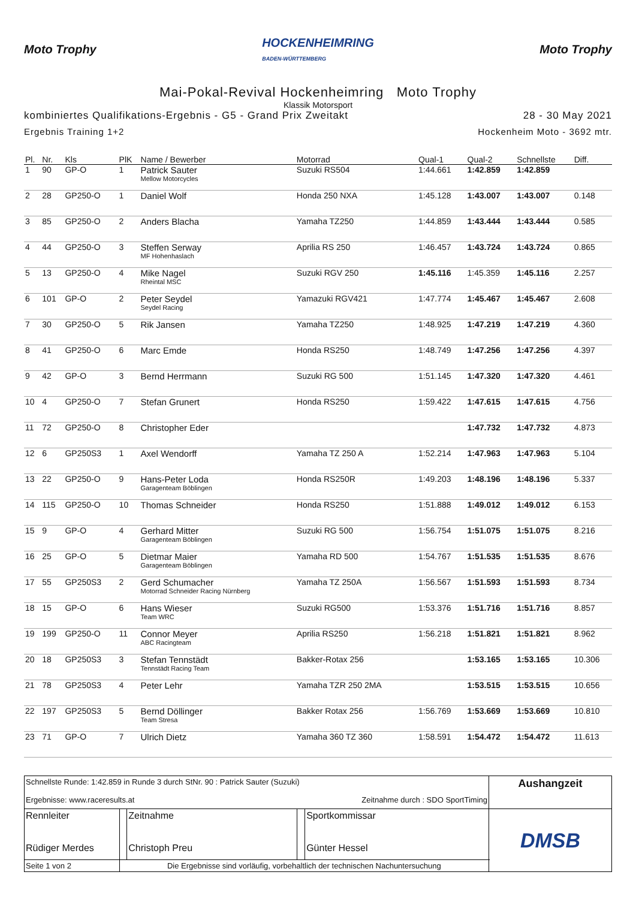Moto Trophy
HOCKENHEIMRING
BADEN-WÜRTTEMBERG
Moto Trophy
Mai-Pokal-Revival Hockenheimring Moto Trophy
Klassik Motorsport
kombiniertes Qualifikations-Ergebnis - G5 - Grand Prix Zweitakt 28 - 30 May 2021
Ergebnis Training 1+2 Hockenheim Moto - 3692 mtr.
| Pl. | Nr. | Kls | PlK | Name / Bewerber | Motorrad | Qual-1 | Qual-2 | Schnellste | Diff. |
| --- | --- | --- | --- | --- | --- | --- | --- | --- | --- |
| 1 | 90 | GP-O | 1 | Patrick Sauter Mellow Motorcycles | Suzuki RS504 | 1:44.661 | 1:42.859 | 1:42.859 | |
| 2 | 28 | GP250-O | 1 | Daniel Wolf | Honda 250 NXA | 1:45.128 | 1:43.007 | 1:43.007 | 0.148 |
| 3 | 85 | GP250-O | 2 | Anders Blacha | Yamaha TZ250 | 1:44.859 | 1:43.444 | 1:43.444 | 0.585 |
| 4 | 44 | GP250-O | 3 | Steffen Serway MF Hohenhaslach | Aprilia RS 250 | 1:46.457 | 1:43.724 | 1:43.724 | 0.865 |
| 5 | 13 | GP250-O | 4 | Mike Nagel Rheintal MSC | Suzuki RGV 250 | 1:45.116 | 1:45.359 | 1:45.116 | 2.257 |
| 6 | 101 | GP-O | 2 | Peter Seydel Seydel Racing | Yamazuki RGV421 | 1:47.774 | 1:45.467 | 1:45.467 | 2.608 |
| 7 | 30 | GP250-O | 5 | Rik Jansen | Yamaha TZ250 | 1:48.925 | 1:47.219 | 1:47.219 | 4.360 |
| 8 | 41 | GP250-O | 6 | Marc Emde | Honda RS250 | 1:48.749 | 1:47.256 | 1:47.256 | 4.397 |
| 9 | 42 | GP-O | 3 | Bernd Herrmann | Suzuki RG 500 | 1:51.145 | 1:47.320 | 1:47.320 | 4.461 |
| 10 | 4 | GP250-O | 7 | Stefan Grunert | Honda RS250 | 1:59.422 | 1:47.615 | 1:47.615 | 4.756 |
| 11 | 72 | GP250-O | 8 | Christopher Eder | | | 1:47.732 | 1:47.732 | 4.873 |
| 12 | 6 | GP250S3 | 1 | Axel Wendorff | Yamaha TZ 250 A | 1:52.214 | 1:47.963 | 1:47.963 | 5.104 |
| 13 | 22 | GP250-O | 9 | Hans-Peter Loda Garagenteam Böblingen | Honda RS250R | 1:49.203 | 1:48.196 | 1:48.196 | 5.337 |
| 14 | 115 | GP250-O | 10 | Thomas Schneider | Honda RS250 | 1:51.888 | 1:49.012 | 1:49.012 | 6.153 |
| 15 | 9 | GP-O | 4 | Gerhard Mitter Garagenteam Böblingen | Suzuki RG 500 | 1:56.754 | 1:51.075 | 1:51.075 | 8.216 |
| 16 | 25 | GP-O | 5 | Dietmar Maier Garagenteam Böblingen | Yamaha RD 500 | 1:54.767 | 1:51.535 | 1:51.535 | 8.676 |
| 17 | 55 | GP250S3 | 2 | Gerd Schumacher Motorrad Schneider Racing Nürnberg | Yamaha TZ 250A | 1:56.567 | 1:51.593 | 1:51.593 | 8.734 |
| 18 | 15 | GP-O | 6 | Hans Wieser Team WRC | Suzuki RG500 | 1:53.376 | 1:51.716 | 1:51.716 | 8.857 |
| 19 | 199 | GP250-O | 11 | Connor Meyer ABC Racingteam | Aprilia RS250 | 1:56.218 | 1:51.821 | 1:51.821 | 8.962 |
| 20 | 18 | GP250S3 | 3 | Stefan Tennstädt Tennstädt Racing Team | Bakker-Rotax 256 | | 1:53.165 | 1:53.165 | 10.306 |
| 21 | 78 | GP250S3 | 4 | Peter Lehr | Yamaha TZR 250 2MA | | 1:53.515 | 1:53.515 | 10.656 |
| 22 | 197 | GP250S3 | 5 | Bernd Döllinger Team Stresa | Bakker Rotax 256 | 1:56.769 | 1:53.669 | 1:53.669 | 10.810 |
| 23 | 71 | GP-O | 7 | Ulrich Dietz | Yamaha 360 TZ 360 | 1:58.591 | 1:54.472 | 1:54.472 | 11.613 |
| Schnellste Runde: 1:42.859 in Runde 3 durch StNr. 90 : Patrick Sauter (Suzuki) Ergebnisse: www.raceresults.at Zeitnahme durch : SDO SportTiming | | | | | Aushangzeit |
| Rennleiter Rüdiger Merdes | | Zeitnahme Christoph Preu | | Sportkommissar Günter Hessel | DMSB |
| Seite 1 von 2 | Die Ergebnisse sind vorläufig, vorbehaltlich der technischen Nachuntersuchung | | | | |